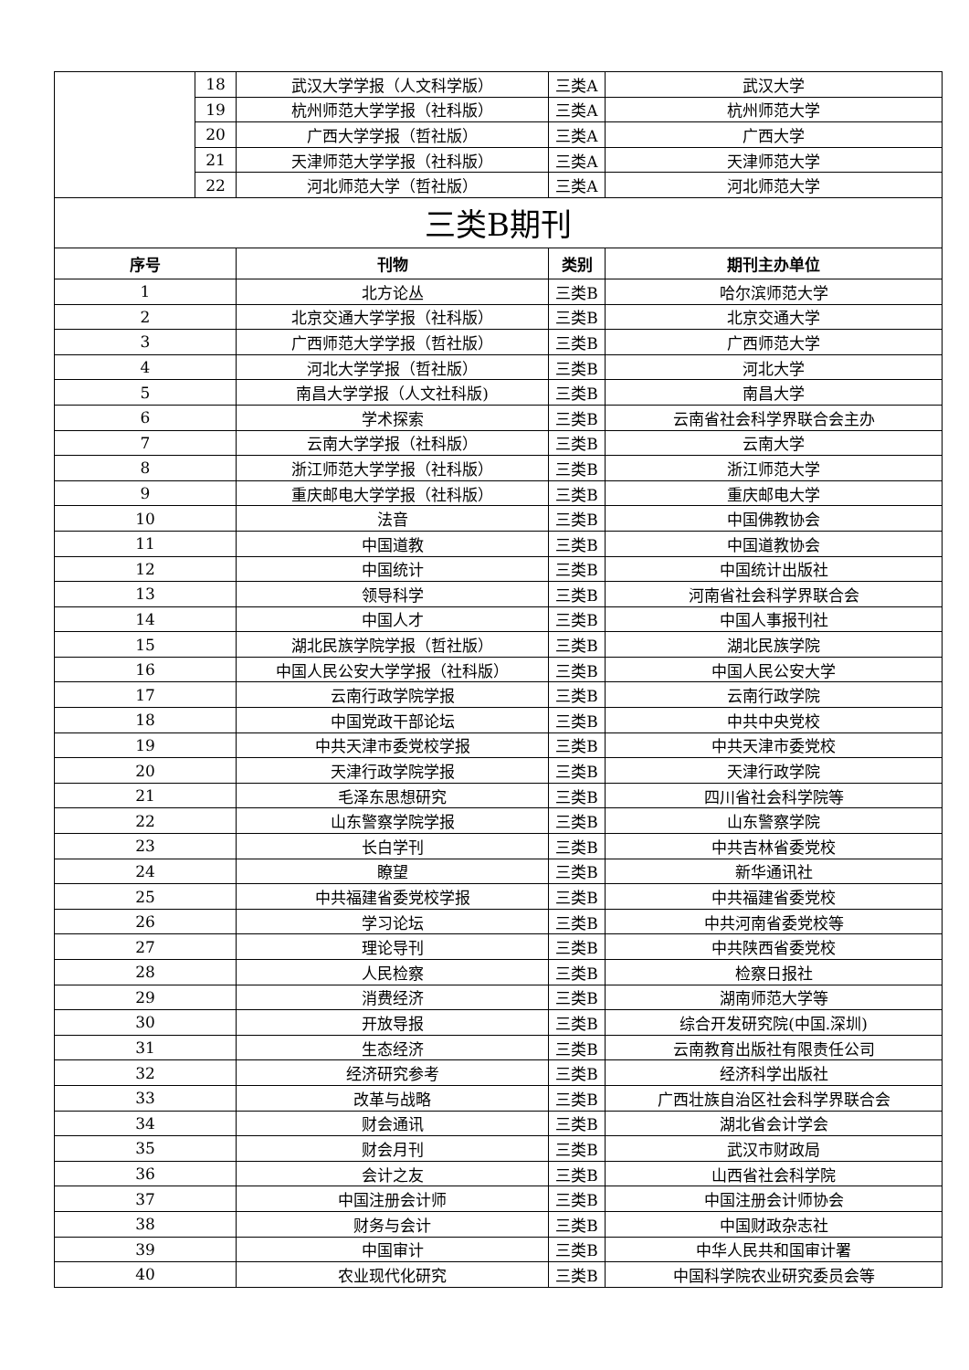| | 18 | 武汉大学学报（人文科学版） | 三类A | 武汉大学 |
| | 19 | 杭州师范大学学报（社科版） | 三类A | 杭州师范大学 |
| | 20 | 广西大学学报（哲社版） | 三类A | 广西大学 |
| | 21 | 天津师范大学学报（社科版） | 三类A | 天津师范大学 |
| | 22 | 河北师范大学（哲社版） | 三类A | 河北师范大学 |
| 三类B期刊 | | | | |
| 序号 | | 刊物 | 类别 | 期刊主办单位 |
| 1 | | 北方论丛 | 三类B | 哈尔滨师范大学 |
| 2 | | 北京交通大学学报（社科版） | 三类B | 北京交通大学 |
| 3 | | 广西师范大学学报（哲社版） | 三类B | 广西师范大学 |
| 4 | | 河北大学学报（哲社版） | 三类B | 河北大学 |
| 5 | | 南昌大学学报（人文社科版) | 三类B | 南昌大学 |
| 6 | | 学术探索 | 三类B | 云南省社会科学界联合会主办 |
| 7 | | 云南大学学报（社科版） | 三类B | 云南大学 |
| 8 | | 浙江师范大学学报（社科版） | 三类B | 浙江师范大学 |
| 9 | | 重庆邮电大学学报（社科版） | 三类B | 重庆邮电大学 |
| 10 | | 法音 | 三类B | 中国佛教协会 |
| 11 | | 中国道教 | 三类B | 中国道教协会 |
| 12 | | 中国统计 | 三类B | 中国统计出版社 |
| 13 | | 领导科学 | 三类B | 河南省社会科学界联合会 |
| 14 | | 中国人才 | 三类B | 中国人事报刊社 |
| 15 | | 湖北民族学院学报（哲社版） | 三类B | 湖北民族学院 |
| 16 | | 中国人民公安大学学报（社科版） | 三类B | 中国人民公安大学 |
| 17 | | 云南行政学院学报 | 三类B | 云南行政学院 |
| 18 | | 中国党政干部论坛 | 三类B | 中共中央党校 |
| 19 | | 中共天津市委党校学报 | 三类B | 中共天津市委党校 |
| 20 | | 天津行政学院学报 | 三类B | 天津行政学院 |
| 21 | | 毛泽东思想研究 | 三类B | 四川省社会科学院等 |
| 22 | | 山东警察学院学报 | 三类B | 山东警察学院 |
| 23 | | 长白学刊 | 三类B | 中共吉林省委党校 |
| 24 | | 瞭望 | 三类B | 新华通讯社 |
| 25 | | 中共福建省委党校学报 | 三类B | 中共福建省委党校 |
| 26 | | 学习论坛 | 三类B | 中共河南省委党校等 |
| 27 | | 理论导刊 | 三类B | 中共陕西省委党校 |
| 28 | | 人民检察 | 三类B | 检察日报社 |
| 29 | | 消费经济 | 三类B | 湖南师范大学等 |
| 30 | | 开放导报 | 三类B | 综合开发研究院(中国.深圳) |
| 31 | | 生态经济 | 三类B | 云南教育出版社有限责任公司 |
| 32 | | 经济研究参考 | 三类B | 经济科学出版社 |
| 33 | | 改革与战略 | 三类B | 广西壮族自治区社会科学界联合会 |
| 34 | | 财会通讯 | 三类B | 湖北省会计学会 |
| 35 | | 财会月刊 | 三类B | 武汉市财政局 |
| 36 | | 会计之友 | 三类B | 山西省社会科学院 |
| 37 | | 中国注册会计师 | 三类B | 中国注册会计师协会 |
| 38 | | 财务与会计 | 三类B | 中国财政杂志社 |
| 39 | | 中国审计 | 三类B | 中华人民共和国审计署 |
| 40 | | 农业现代化研究 | 三类B | 中国科学院农业研究委员会等 |